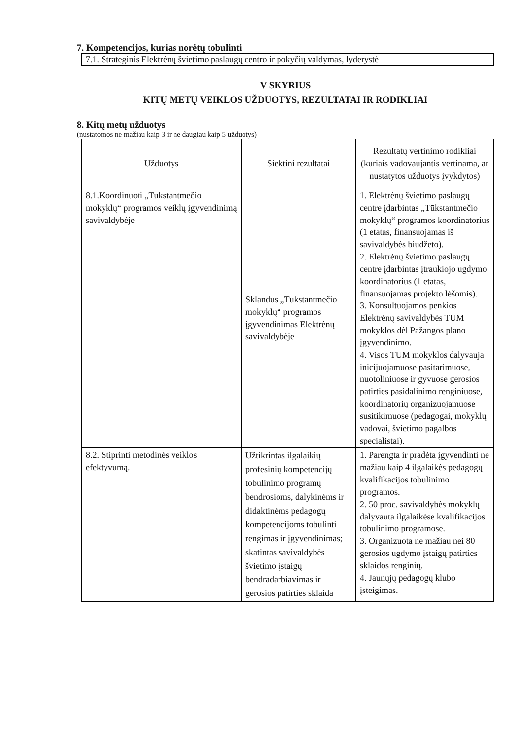7. Kompetencijos, kurias norėtų tobulinti
7.1. Strateginis Elektrėnų švietimo paslaugų centro ir pokyčių valdymas, lyderystė
V SKYRIUS
KITŲ METŲ VEIKLOS UŽDUOTYS, REZULTATAI IR RODIKLIAI
8. Kitų metų užduotys
(nustatomos ne mažiau kaip 3 ir ne daugiau kaip 5 užduotys)
| Užduotys | Siektini rezultatai | Rezultatų vertinimo rodikliai (kuriais vadovaujantis vertinama, ar nustatytos užduotys įvykdytos) |
| --- | --- | --- |
| 8.1.Koordinuoti „Tūkstantmečio mokyklų“ programos veiklų įgyvendinimą savivaldybėje | Sklandus „Tūkstantmečio mokyklų“ programos įgyvendinimas Elektrėnų savivaldybėje | 1. Elektrėnų švietimo paslaugų centre įdarbintas „Tūkstantmečio mokyklų“ programos koordinatorius (1 etatas, finansuojamas iš savivaldybės biudžeto). 2. Elektrėnų švietimo paslaugų centre įdarbintas įtraukiojo ugdymo koordinatorius (1 etatas, finansuojamas projekto lėšomis). 3. Konsultuojamos penkios Elektrėnų savivaldybės TŪM mokyklos dėl Pažangos plano įgyvendinimo. 4. Visos TŪM mokyklos dalyvauja inicijuojamuose pasitarimuose, nuotoliniuose ir gyvuose gerosios patirties pasidalinimo renginiuose, koordinatorių organizuojamuose susitikimuose (pedagogai, mokyklų vadovai, švietimo pagalbos specialistai). |
| 8.2. Stiprinti metodinės veiklos efektyvumą. | Užtikrintas ilgalaikių profesinių kompetencijų tobulinimo programų bendrosioms, dalykinėms ir didaktinėms pedagogų kompetencijoms tobulinti rengimas ir įgyvendinimas; skatintas savivaldybės švietimo įstaigų bendradarbiavimas ir gerosios patirties sklaida | 1. Parengta ir pradėta įgyvendinti ne mažiau kaip 4 ilgalaikės pedagogų kvalifikacijos tobulinimo programos. 2. 50 proc. savivaldybės mokyklų dalyvauta ilgalaikėse kvalifikacijos tobulinimo programose. 3. Organizuota ne mažiau nei 80 gerosios ugdymo įstaigų patirties sklaidos renginių. 4. Jaunųjų pedagogų klubo įsteigimas. |